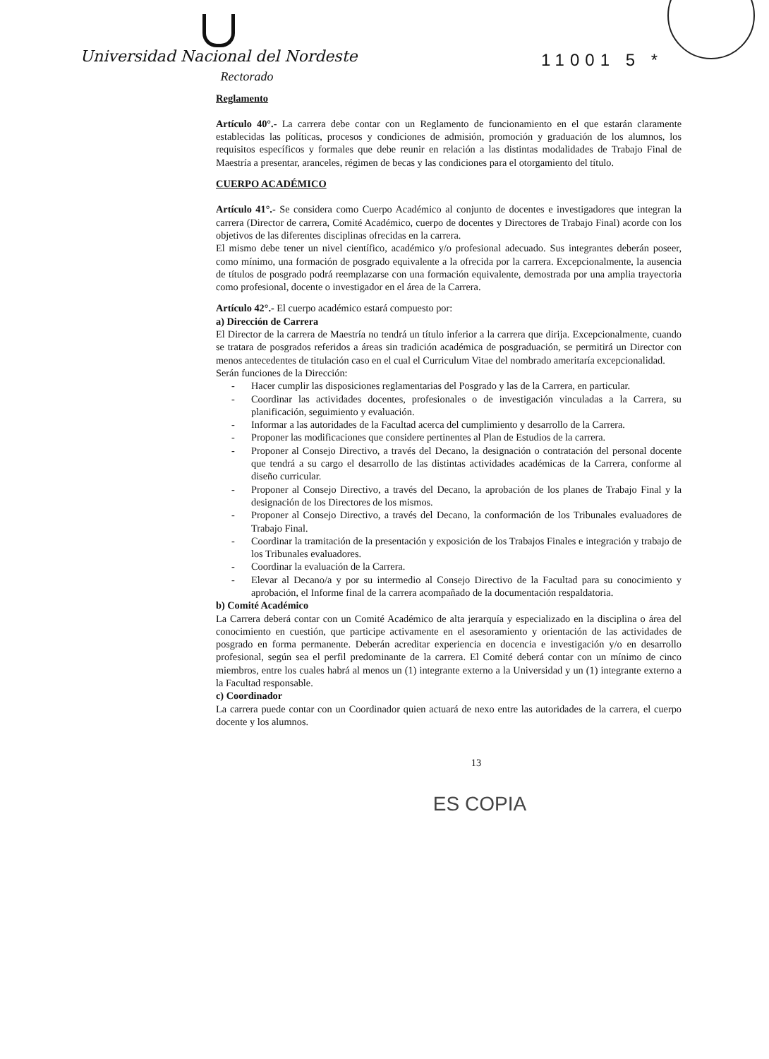11001 5 *
Universidad Nacional del Nordeste
Rectorado
Reglamento
Artículo 40°.- La carrera debe contar con un Reglamento de funcionamiento en el que estarán claramente establecidas las políticas, procesos y condiciones de admisión, promoción y graduación de los alumnos, los requisitos específicos y formales que debe reunir en relación a las distintas modalidades de Trabajo Final de Maestría a presentar, aranceles, régimen de becas y las condiciones para el otorgamiento del título.
CUERPO ACADÉMICO
Artículo 41°.- Se considera como Cuerpo Académico al conjunto de docentes e investigadores que integran la carrera (Director de carrera, Comité Académico, cuerpo de docentes y Directores de Trabajo Final) acorde con los objetivos de las diferentes disciplinas ofrecidas en la carrera.
El mismo debe tener un nivel científico, académico y/o profesional adecuado. Sus integrantes deberán poseer, como mínimo, una formación de posgrado equivalente a la ofrecida por la carrera. Excepcionalmente, la ausencia de títulos de posgrado podrá reemplazarse con una formación equivalente, demostrada por una amplia trayectoria como profesional, docente o investigador en el área de la Carrera.
Artículo 42°.- El cuerpo académico estará compuesto por:
a) Dirección de Carrera
El Director de la carrera de Maestría no tendrá un título inferior a la carrera que dirija. Excepcionalmente, cuando se tratara de posgrados referidos a áreas sin tradición académica de posgraduación, se permitirá un Director con menos antecedentes de titulación caso en el cual el Curriculum Vitae del nombrado ameritaría excepcionalidad.
Serán funciones de la Dirección:
- Hacer cumplir las disposiciones reglamentarias del Posgrado y las de la Carrera, en particular.
- Coordinar las actividades docentes, profesionales o de investigación vinculadas a la Carrera, su planificación, seguimiento y evaluación.
- Informar a las autoridades de la Facultad acerca del cumplimiento y desarrollo de la Carrera.
- Proponer las modificaciones que considere pertinentes al Plan de Estudios de la carrera.
- Proponer al Consejo Directivo, a través del Decano, la designación o contratación del personal docente que tendrá a su cargo el desarrollo de las distintas actividades académicas de la Carrera, conforme al diseño curricular.
- Proponer al Consejo Directivo, a través del Decano, la aprobación de los planes de Trabajo Final y la designación de los Directores de los mismos.
- Proponer al Consejo Directivo, a través del Decano, la conformación de los Tribunales evaluadores de Trabajo Final.
- Coordinar la tramitación de la presentación y exposición de los Trabajos Finales e integración y trabajo de los Tribunales evaluadores.
- Coordinar la evaluación de la Carrera.
- Elevar al Decano/a y por su intermedio al Consejo Directivo de la Facultad para su conocimiento y aprobación, el Informe final de la carrera acompañado de la documentación respaldatoria.
b) Comité Académico
La Carrera deberá contar con un Comité Académico de alta jerarquía y especializado en la disciplina o área del conocimiento en cuestión, que participe activamente en el asesoramiento y orientación de las actividades de posgrado en forma permanente. Deberán acreditar experiencia en docencia e investigación y/o en desarrollo profesional, según sea el perfil predominante de la carrera. El Comité deberá contar con un mínimo de cinco miembros, entre los cuales habrá al menos un (1) integrante externo a la Universidad y un (1) integrante externo a la Facultad responsable.
c) Coordinador
La carrera puede contar con un Coordinador quien actuará de nexo entre las autoridades de la carrera, el cuerpo docente y los alumnos.
13
ES COPIA